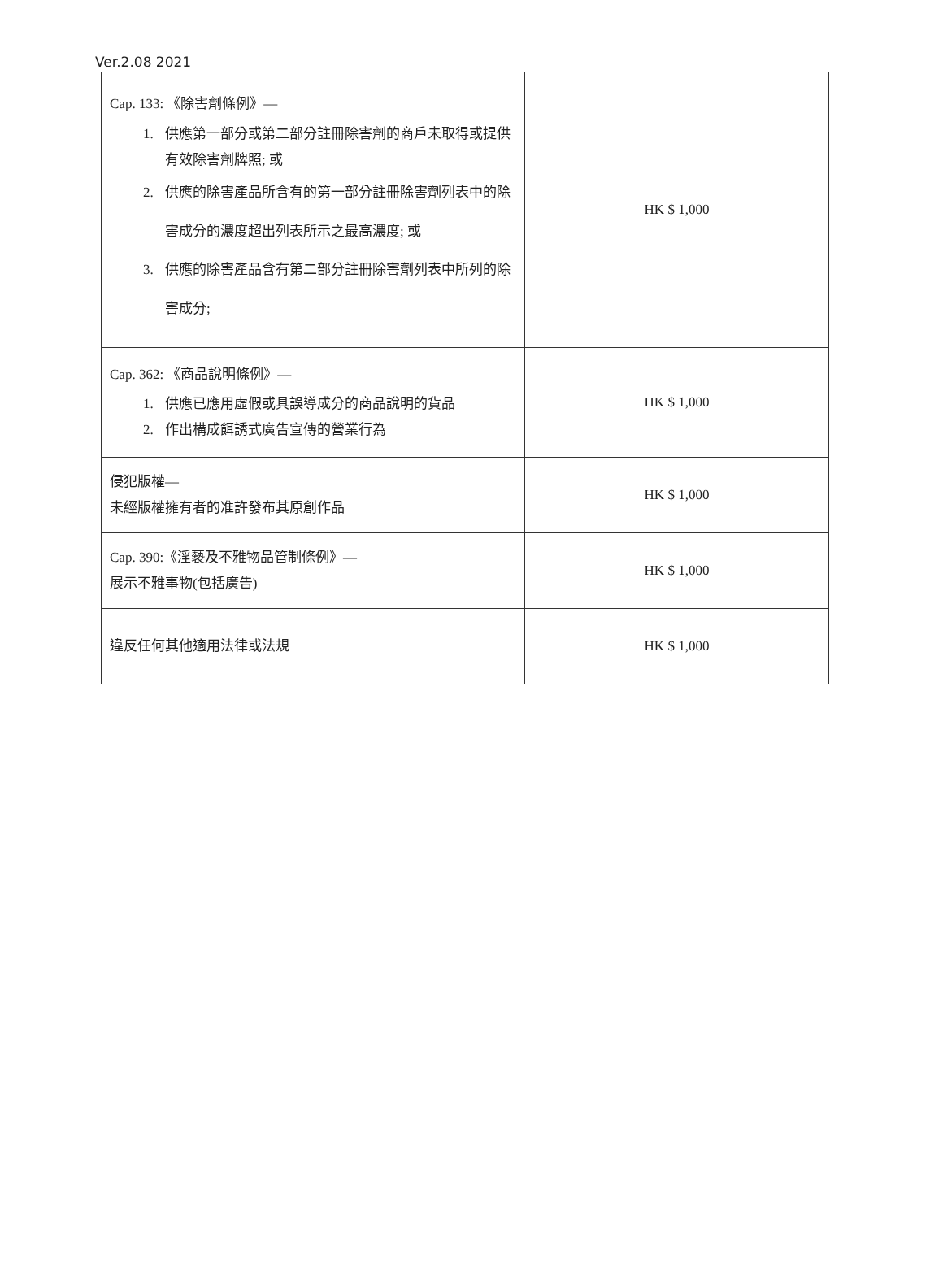Ver.2.08 2021
| Cap. 133: 《除害劑條例》— 1. 供應第一部分或第二部分註冊除害劑的商戶未取得或提供有效除害劑牌照; 或 2. 供應的除害產品所含有的第一部分註冊除害劑列表中的除害成分的濃度超出列表所示之最高濃度; 或 3. 供應的除害產品含有第二部分註冊除害劑列表中所列的除害成分; | HK $ 1,000 |
| Cap. 362: 《商品說明條例》— 1. 供應已應用虛假或具誤導成分的商品說明的貨品 2. 作出構成餌誘式廣告宣傳的營業行為 | HK $ 1,000 |
| 侵犯版權— 未經版權擁有者的准許發布其原創作品 | HK $ 1,000 |
| Cap. 390:《淫褻及不雅物品管制條例》— 展示不雅事物(包括廣告) | HK $ 1,000 |
| 違反任何其他適用法律或法規 | HK $ 1,000 |